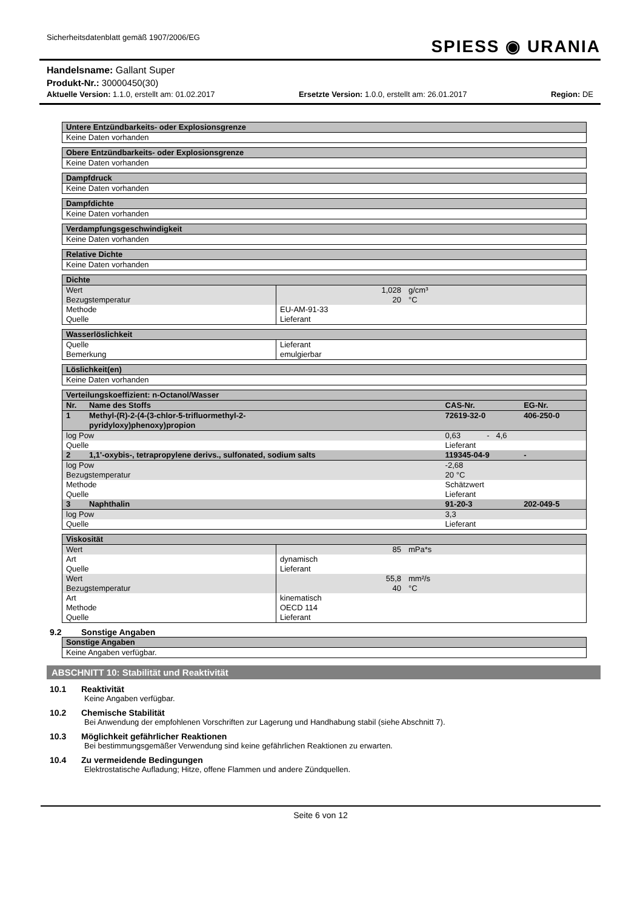Sicherheitsdatenblatt gemäß 1907/2006/EG
SPIESS ◉ URANIA
Handelsname: Gallant Super
Produkt-Nr.: 30000450(30)
Aktuelle Version: 1.1.0, erstellt am: 01.02.2017 Ersetzte Version: 1.0.0, erstellt am: 26.01.2017 Region: DE
| Untere Entzündbarkeits- oder Explosionsgrenze |
| --- |
| Keine Daten vorhanden |
| Obere Entzündbarkeits- oder Explosionsgrenze |
| --- |
| Keine Daten vorhanden |
| Dampfdruck |
| --- |
| Keine Daten vorhanden |
| Dampfdichte |
| --- |
| Keine Daten vorhanden |
| Verdampfungsgeschwindigkeit |
| --- |
| Keine Daten vorhanden |
| Relative Dichte |
| --- |
| Keine Daten vorhanden |
| Dichte | | |
| --- | --- | --- |
| Wert | 1,028 | g/cm³ |
| Bezugstemperatur | 20 | °C |
| Methode | EU-AM-91-33 | |
| Quelle | Lieferant | |
| Wasserlöslichkeit | |
| --- | --- |
| Quelle | Lieferant |
| Bemerkung | emulgierbar |
| Löslichkeit(en) |
| --- |
| Keine Daten vorhanden |
| Verteilungskoeffizient: n-Octanol/Wasser | | | |
| --- | --- | --- | --- |
| Nr. | Name des Stoffs | CAS-Nr. | EG-Nr. |
| 1 | Methyl-(R)-2-(4-(3-chlor-5-trifluormethyl-2- pyridyloxy)phenoxy)propion | 72619-32-0 | 406-250-0 |
| log Pow | | 0,63 - 4,6 | |
| Quelle | | Lieferant | |
| 2 | 1,1'-oxybis-, tetrapropylene derivs., sulfonated, sodium salts | 119345-04-9 | - |
| log Pow | | -2,68 | |
| Bezugstemperatur | | 20 °C | |
| Methode | | Schätzwert | |
| Quelle | | Lieferant | |
| 3 | Naphthalin | 91-20-3 | 202-049-5 |
| log Pow | | 3,3 | |
| Quelle | | Lieferant | |
| Viskosität | | |
| --- | --- | --- |
| Wert | 85 | mPa*s |
| Art | dynamisch | |
| Quelle | Lieferant | |
| Wert | 55,8 | mm²/s |
| Bezugstemperatur | 40 | °C |
| Art | kinematisch | |
| Methode | OECD 114 | |
| Quelle | Lieferant | |
9.2 Sonstige Angaben
| Sonstige Angaben |
| --- |
| Keine Angaben verfügbar. |
ABSCHNITT 10: Stabilität und Reaktivität
10.1 Reaktivität
Keine Angaben verfügbar.
10.2 Chemische Stabilität
Bei Anwendung der empfohlenen Vorschriften zur Lagerung und Handhabung stabil (siehe Abschnitt 7).
10.3 Möglichkeit gefährlicher Reaktionen
Bei bestimmungsgemäßer Verwendung sind keine gefährlichen Reaktionen zu erwarten.
10.4 Zu vermeidende Bedingungen
Elektrostatische Aufladung; Hitze, offene Flammen und andere Zündquellen.
Seite 6 von 12